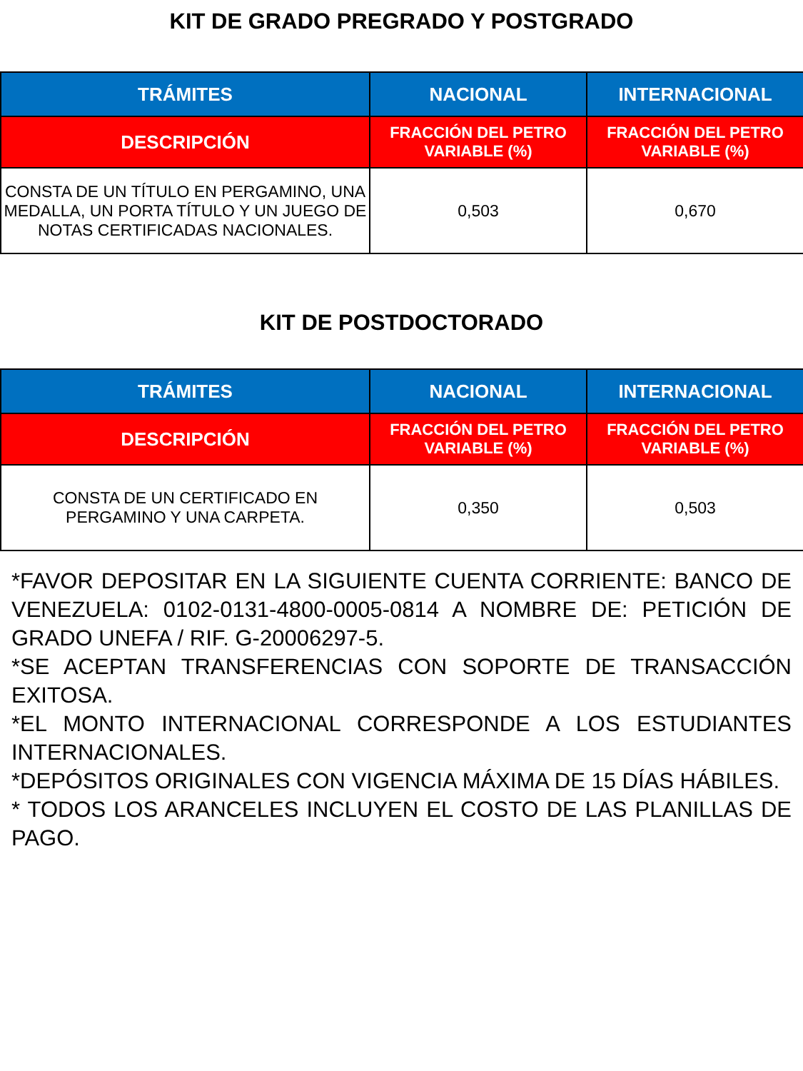KIT DE GRADO PREGRADO Y POSTGRADO
| TRÁMITES | NACIONAL | INTERNACIONAL |
| --- | --- | --- |
| DESCRIPCIÓN | FRACCIÓN DEL PETRO VARIABLE (%) | FRACCIÓN DEL PETRO VARIABLE (%) |
| CONSTA DE UN TÍTULO EN PERGAMINO, UNA MEDALLA, UN PORTA TÍTULO Y UN JUEGO DE NOTAS CERTIFICADAS NACIONALES. | 0,503 | 0,670 |
KIT DE POSTDOCTORADO
| TRÁMITES | NACIONAL | INTERNACIONAL |
| --- | --- | --- |
| DESCRIPCIÓN | FRACCIÓN DEL PETRO VARIABLE (%) | FRACCIÓN DEL PETRO VARIABLE (%) |
| CONSTA DE UN CERTIFICADO EN PERGAMINO Y UNA CARPETA. | 0,350 | 0,503 |
*FAVOR DEPOSITAR EN LA SIGUIENTE CUENTA CORRIENTE: BANCO DE VENEZUELA: 0102-0131-4800-0005-0814 A NOMBRE DE: PETICIÓN DE GRADO UNEFA / RIF. G-20006297-5.
*SE ACEPTAN TRANSFERENCIAS CON SOPORTE DE TRANSACCIÓN EXITOSA.
*EL MONTO INTERNACIONAL CORRESPONDE A LOS ESTUDIANTES INTERNACIONALES.
*DEPÓSITOS ORIGINALES CON VIGENCIA MÁXIMA DE 15 DÍAS HÁBILES.
* TODOS LOS ARANCELES INCLUYEN EL COSTO DE LAS PLANILLAS DE PAGO.